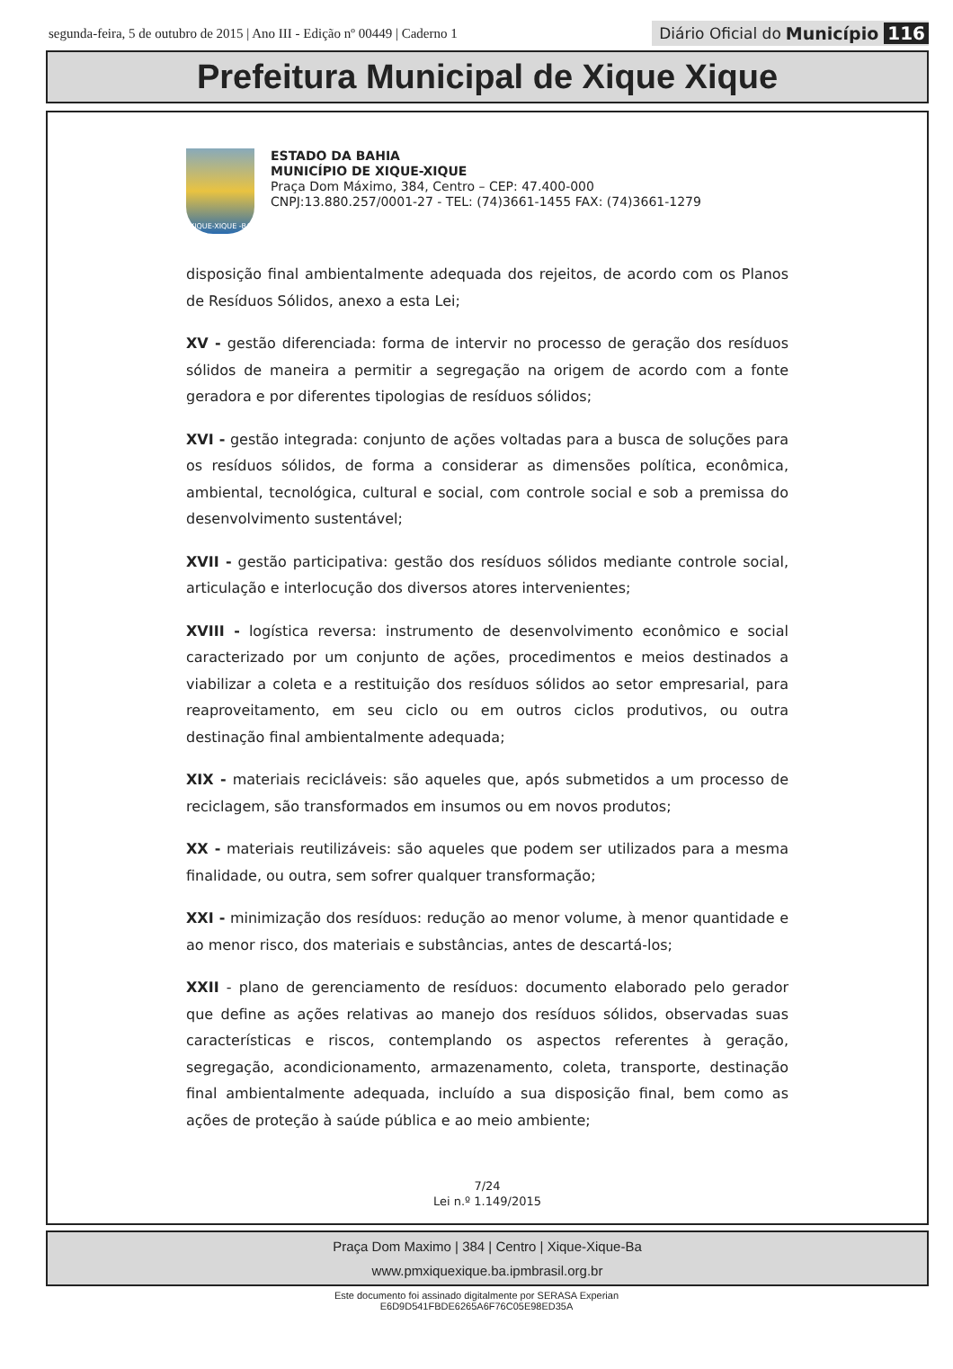segunda-feira, 5 de outubro de 2015 | Ano III - Edição nº 00449 | Caderno 1
Diário Oficial do Município 116
Prefeitura Municipal de Xique Xique
XIQUE-XIQUE -BA
ESTADO DA BAHIA
MUNICÍPIO DE XIQUE-XIQUE
Praça Dom Máximo, 384, Centro – CEP: 47.400-000
CNPJ:13.880.257/0001-27 - TEL: (74)3661-1455 FAX: (74)3661-1279
disposição final ambientalmente adequada dos rejeitos, de acordo com os Planos de Resíduos Sólidos, anexo a esta Lei;
XV - gestão diferenciada: forma de intervir no processo de geração dos resíduos sólidos de maneira a permitir a segregação na origem de acordo com a fonte geradora e por diferentes tipologias de resíduos sólidos;
XVI - gestão integrada: conjunto de ações voltadas para a busca de soluções para os resíduos sólidos, de forma a considerar as dimensões política, econômica, ambiental, tecnológica, cultural e social, com controle social e sob a premissa do desenvolvimento sustentável;
XVII - gestão participativa: gestão dos resíduos sólidos mediante controle social, articulação e interlocução dos diversos atores intervenientes;
XVIII - logística reversa: instrumento de desenvolvimento econômico e social caracterizado por um conjunto de ações, procedimentos e meios destinados a viabilizar a coleta e a restituição dos resíduos sólidos ao setor empresarial, para reaproveitamento, em seu ciclo ou em outros ciclos produtivos, ou outra destinação final ambientalmente adequada;
XIX - materiais recicláveis: são aqueles que, após submetidos a um processo de reciclagem, são transformados em insumos ou em novos produtos;
XX - materiais reutilizáveis: são aqueles que podem ser utilizados para a mesma finalidade, ou outra, sem sofrer qualquer transformação;
XXI - minimização dos resíduos: redução ao menor volume, à menor quantidade e ao menor risco, dos materiais e substâncias, antes de descartá-los;
XXII - plano de gerenciamento de resíduos: documento elaborado pelo gerador que define as ações relativas ao manejo dos resíduos sólidos, observadas suas características e riscos, contemplando os aspectos referentes à geração, segregação, acondicionamento, armazenamento, coleta, transporte, destinação final ambientalmente adequada, incluído a sua disposição final, bem como as ações de proteção à saúde pública e ao meio ambiente;
7/24
Lei n.º 1.149/2015
Praça Dom Maximo | 384 | Centro | Xique-Xique-Ba
www.pmxiquexique.ba.ipmbrasil.org.br
Este documento foi assinado digitalmente por SERASA Experian
E6D9D541FBDE6265A6F76C05E98ED35A